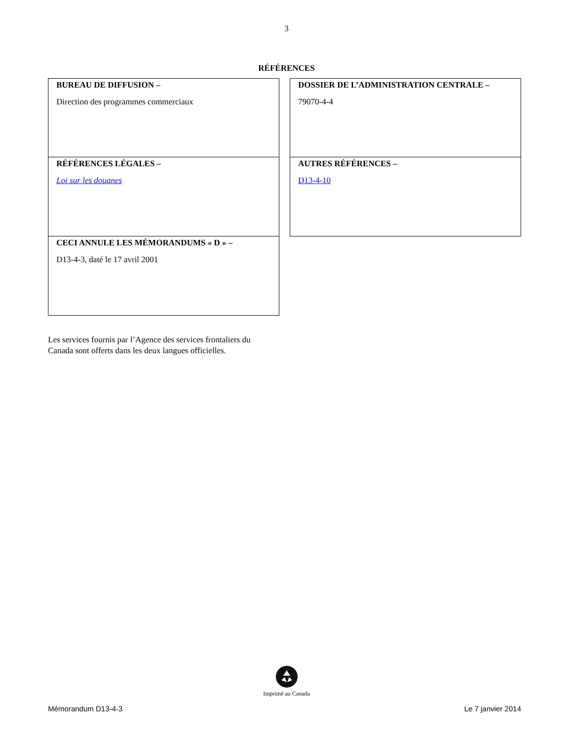3
RÉFÉRENCES
BUREAU DE DIFFUSION –
Direction des programmes commerciaux
RÉFÉRENCES LÉGALES –
Loi sur les douanes
CECI ANNULE LES MÉMORANDUMS « D » –
D13-4-3, daté le 17 avril 2001
DOSSIER DE L’ADMINISTRATION CENTRALE –
79070-4-4
AUTRES RÉFÉRENCES –
D13-4-10
Les services fournis par l’Agence des services frontaliers du Canada sont offerts dans les deux langues officielles.
Imprimé au Canada
Mémorandum D13-4-3 Le 7 janvier 2014